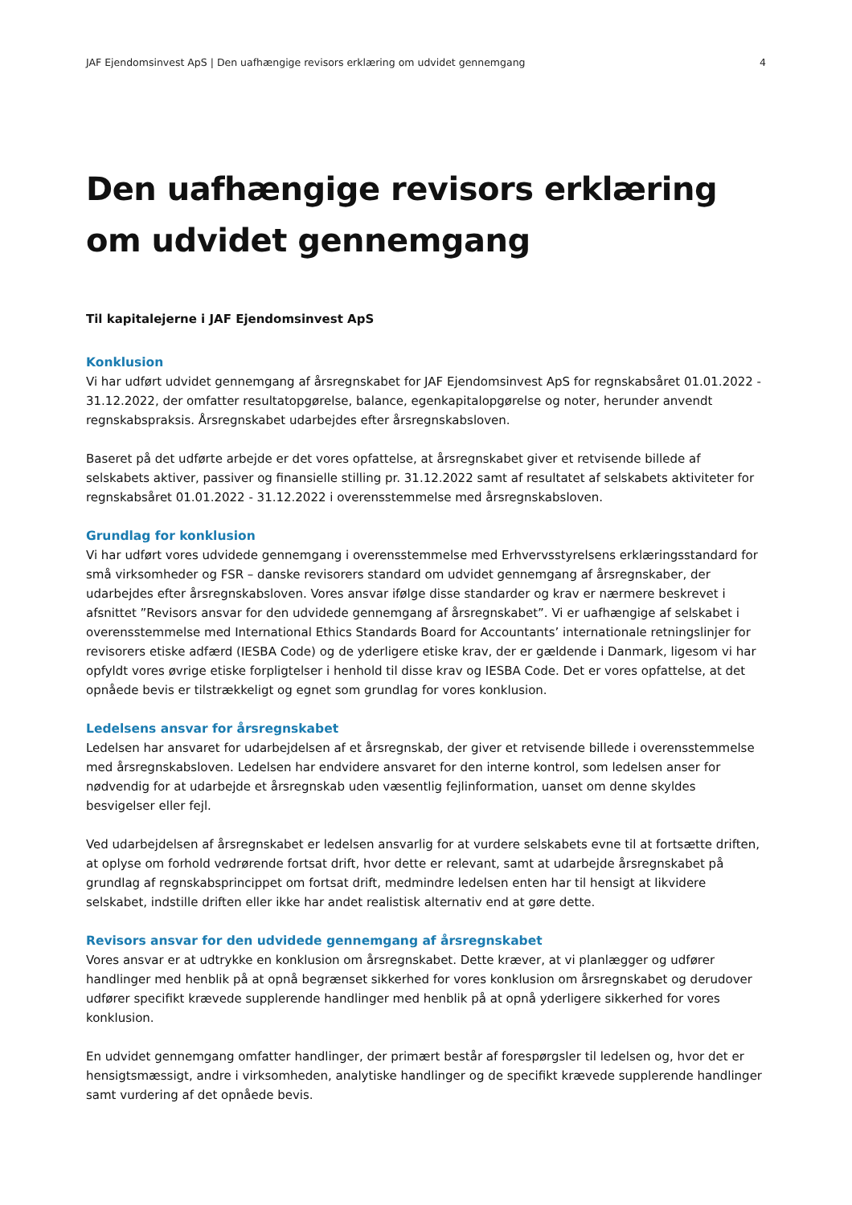JAF Ejendomsinvest ApS | Den uafhængige revisors erklæring om udvidet gennemgang 4
Den uafhængige revisors erklæring om udvidet gennemgang
Til kapitalejerne i JAF Ejendomsinvest ApS
Konklusion
Vi har udført udvidet gennemgang af årsregnskabet for JAF Ejendomsinvest ApS for regnskabsåret 01.01.2022 - 31.12.2022, der omfatter resultatopgørelse, balance, egenkapitalopgørelse og noter, herunder anvendt regnskabspraksis. Årsregnskabet udarbejdes efter årsregnskabsloven.
Baseret på det udførte arbejde er det vores opfattelse, at årsregnskabet giver et retvisende billede af selskabets aktiver, passiver og finansielle stilling pr. 31.12.2022 samt af resultatet af selskabets aktiviteter for regnskabsåret 01.01.2022 - 31.12.2022 i overensstemmelse med årsregnskabsloven.
Grundlag for konklusion
Vi har udført vores udvidede gennemgang i overensstemmelse med Erhvervsstyrelsens erklæringsstandard for små virksomheder og FSR – danske revisorers standard om udvidet gennemgang af årsregnskaber, der udarbejdes efter årsregnskabsloven. Vores ansvar ifølge disse standarder og krav er nærmere beskrevet i afsnittet ”Revisors ansvar for den udvidede gennemgang af årsregnskabet”. Vi er uafhængige af selskabet i overensstemmelse med International Ethics Standards Board for Accountants’ internationale retningslinjer for revisorers etiske adfærd (IESBA Code) og de yderligere etiske krav, der er gældende i Danmark, ligesom vi har opfyldt vores øvrige etiske forpligtelser i henhold til disse krav og IESBA Code. Det er vores opfattelse, at det opnåede bevis er tilstrækkeligt og egnet som grundlag for vores konklusion.
Ledelsens ansvar for årsregnskabet
Ledelsen har ansvaret for udarbejdelsen af et årsregnskab, der giver et retvisende billede i overensstemmelse med årsregnskabsloven. Ledelsen har endvidere ansvaret for den interne kontrol, som ledelsen anser for nødvendig for at udarbejde et årsregnskab uden væsentlig fejlinformation, uanset om denne skyldes besvigelser eller fejl.
Ved udarbejdelsen af årsregnskabet er ledelsen ansvarlig for at vurdere selskabets evne til at fortsætte driften, at oplyse om forhold vedrørende fortsat drift, hvor dette er relevant, samt at udarbejde årsregnskabet på grundlag af regnskabsprincippet om fortsat drift, medmindre ledelsen enten har til hensigt at likvidere selskabet, indstille driften eller ikke har andet realistisk alternativ end at gøre dette.
Revisors ansvar for den udvidede gennemgang af årsregnskabet
Vores ansvar er at udtrykke en konklusion om årsregnskabet. Dette kræver, at vi planlægger og udfører handlinger med henblik på at opnå begrænset sikkerhed for vores konklusion om årsregnskabet og derudover udfører specifikt krævede supplerende handlinger med henblik på at opnå yderligere sikkerhed for vores konklusion.
En udvidet gennemgang omfatter handlinger, der primært består af forespørgsler til ledelsen og, hvor det er hensigtsmæssigt, andre i virksomheden, analytiske handlinger og de specifikt krævede supplerende handlinger samt vurdering af det opnåede bevis.